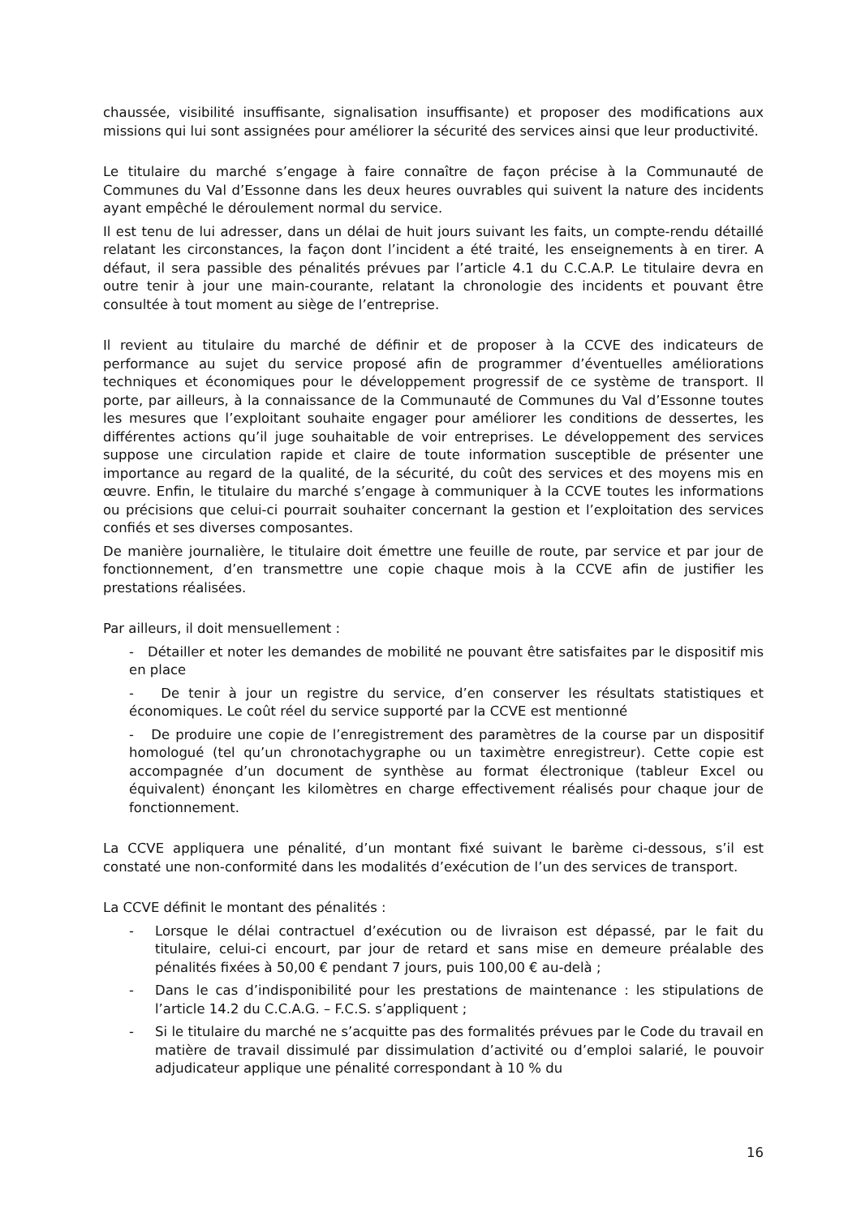chaussée, visibilité insuffisante, signalisation insuffisante) et proposer des modifications aux missions qui lui sont assignées pour améliorer la sécurité des services ainsi que leur productivité.
Le titulaire du marché s’engage à faire connaître de façon précise à la Communauté de Communes du Val d’Essonne dans les deux heures ouvrables qui suivent la nature des incidents ayant empêché le déroulement normal du service.
Il est tenu de lui adresser, dans un délai de huit jours suivant les faits, un compte-rendu détaillé relatant les circonstances, la façon dont l’incident a été traité, les enseignements à en tirer. A défaut, il sera passible des pénalités prévues par l’article 4.1 du C.C.A.P. Le titulaire devra en outre tenir à jour une main-courante, relatant la chronologie des incidents et pouvant être consultée à tout moment au siège de l’entreprise.
Il revient au titulaire du marché de définir et de proposer à la CCVE des indicateurs de performance au sujet du service proposé afin de programmer d’éventuelles améliorations techniques et économiques pour le développement progressif de ce système de transport. Il porte, par ailleurs, à la connaissance de la Communauté de Communes du Val d’Essonne toutes les mesures que l’exploitant souhaite engager pour améliorer les conditions de dessertes, les différentes actions qu’il juge souhaitable de voir entreprises. Le développement des services suppose une circulation rapide et claire de toute information susceptible de présenter une importance au regard de la qualité, de la sécurité, du coût des services et des moyens mis en œuvre. Enfin, le titulaire du marché s’engage à communiquer à la CCVE toutes les informations ou précisions que celui-ci pourrait souhaiter concernant la gestion et l’exploitation des services confiés et ses diverses composantes.
De manière journalière, le titulaire doit émettre une feuille de route, par service et par jour de fonctionnement, d’en transmettre une copie chaque mois à la CCVE afin de justifier les prestations réalisées.
Par ailleurs, il doit mensuellement :
- Détailler et noter les demandes de mobilité ne pouvant être satisfaites par le dispositif mis en place
- De tenir à jour un registre du service, d’en conserver les résultats statistiques et économiques. Le coût réel du service supporté par la CCVE est mentionné
- De produire une copie de l’enregistrement des paramètres de la course par un dispositif homologué (tel qu’un chronotachygraphe ou un taximètre enregistreur). Cette copie est accompagnée d’un document de synthèse au format électronique (tableur Excel ou équivalent) énonçant les kilomètres en charge effectivement réalisés pour chaque jour de fonctionnement.
La CCVE appliquera une pénalité, d’un montant fixé suivant le barème ci-dessous, s’il est constaté une non-conformité dans les modalités d’exécution de l’un des services de transport.
La CCVE définit le montant des pénalités :
- Lorsque le délai contractuel d’exécution ou de livraison est dépassé, par le fait du titulaire, celui-ci encourt, par jour de retard et sans mise en demeure préalable des pénalités fixées à 50,00 € pendant 7 jours, puis 100,00 € au-delà ;
- Dans le cas d’indisponibilité pour les prestations de maintenance : les stipulations de l’article 14.2 du C.C.A.G. – F.C.S. s’appliquent ;
- Si le titulaire du marché ne s’acquitte pas des formalités prévues par le Code du travail en matière de travail dissimulé par dissimulation d’activité ou d’emploi salarié, le pouvoir adjudicateur applique une pénalité correspondant à 10 % du
16